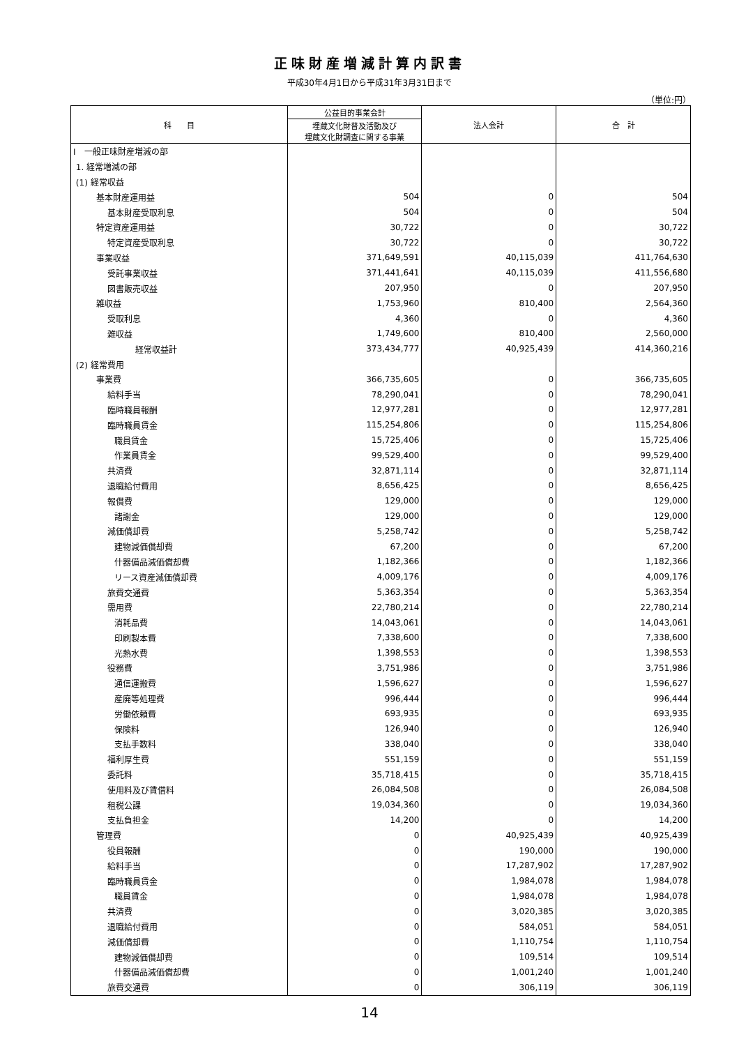正味財産増減計算内訳書
平成30年4月1日から平成31年3月31日まで
（単位:円）
| 科 目 | 公益目的事業会計 | 法人会計 | 合 計 |
| --- | --- | --- | --- |
| | 埋蔵文化財普及活動及び 埋蔵文化財調査に関する事業 | | |
| Ⅰ 一般正味財産増減の部 | | | |
| 1. 経常増減の部 | | | |
| (1) 経常収益 | | | |
| 基本財産運用益 | 504 | 0 | 504 |
| 基本財産受取利息 | 504 | 0 | 504 |
| 特定資産運用益 | 30,722 | 0 | 30,722 |
| 特定資産受取利息 | 30,722 | 0 | 30,722 |
| 事業収益 | 371,649,591 | 40,115,039 | 411,764,630 |
| 受託事業収益 | 371,441,641 | 40,115,039 | 411,556,680 |
| 図書販売収益 | 207,950 | 0 | 207,950 |
| 雑収益 | 1,753,960 | 810,400 | 2,564,360 |
| 受取利息 | 4,360 | 0 | 4,360 |
| 雑収益 | 1,749,600 | 810,400 | 2,560,000 |
| 経常収益計 | 373,434,777 | 40,925,439 | 414,360,216 |
| (2) 経常費用 | | | |
| 事業費 | 366,735,605 | 0 | 366,735,605 |
| 給料手当 | 78,290,041 | 0 | 78,290,041 |
| 臨時職員報酬 | 12,977,281 | 0 | 12,977,281 |
| 臨時職員賃金 | 115,254,806 | 0 | 115,254,806 |
| 職員賃金 | 15,725,406 | 0 | 15,725,406 |
| 作業員賃金 | 99,529,400 | 0 | 99,529,400 |
| 共済費 | 32,871,114 | 0 | 32,871,114 |
| 退職給付費用 | 8,656,425 | 0 | 8,656,425 |
| 報償費 | 129,000 | 0 | 129,000 |
| 諸謝金 | 129,000 | 0 | 129,000 |
| 減価償却費 | 5,258,742 | 0 | 5,258,742 |
| 建物減価償却費 | 67,200 | 0 | 67,200 |
| 什器備品減価償却費 | 1,182,366 | 0 | 1,182,366 |
| リース資産減価償却費 | 4,009,176 | 0 | 4,009,176 |
| 旅費交通費 | 5,363,354 | 0 | 5,363,354 |
| 需用費 | 22,780,214 | 0 | 22,780,214 |
| 消耗品費 | 14,043,061 | 0 | 14,043,061 |
| 印刷製本費 | 7,338,600 | 0 | 7,338,600 |
| 光熱水費 | 1,398,553 | 0 | 1,398,553 |
| 役務費 | 3,751,986 | 0 | 3,751,986 |
| 通信運搬費 | 1,596,627 | 0 | 1,596,627 |
| 産廃等処理費 | 996,444 | 0 | 996,444 |
| 労働依頼費 | 693,935 | 0 | 693,935 |
| 保険料 | 126,940 | 0 | 126,940 |
| 支払手数料 | 338,040 | 0 | 338,040 |
| 福利厚生費 | 551,159 | 0 | 551,159 |
| 委託料 | 35,718,415 | 0 | 35,718,415 |
| 使用料及び賃借料 | 26,084,508 | 0 | 26,084,508 |
| 租税公課 | 19,034,360 | 0 | 19,034,360 |
| 支払負担金 | 14,200 | 0 | 14,200 |
| 管理費 | 0 | 40,925,439 | 40,925,439 |
| 役員報酬 | 0 | 190,000 | 190,000 |
| 給料手当 | 0 | 17,287,902 | 17,287,902 |
| 臨時職員賃金 | 0 | 1,984,078 | 1,984,078 |
| 職員賃金 | 0 | 1,984,078 | 1,984,078 |
| 共済費 | 0 | 3,020,385 | 3,020,385 |
| 退職給付費用 | 0 | 584,051 | 584,051 |
| 減価償却費 | 0 | 1,110,754 | 1,110,754 |
| 建物減価償却費 | 0 | 109,514 | 109,514 |
| 什器備品減価償却費 | 0 | 1,001,240 | 1,001,240 |
| 旅費交通費 | 0 | 306,119 | 306,119 |
14